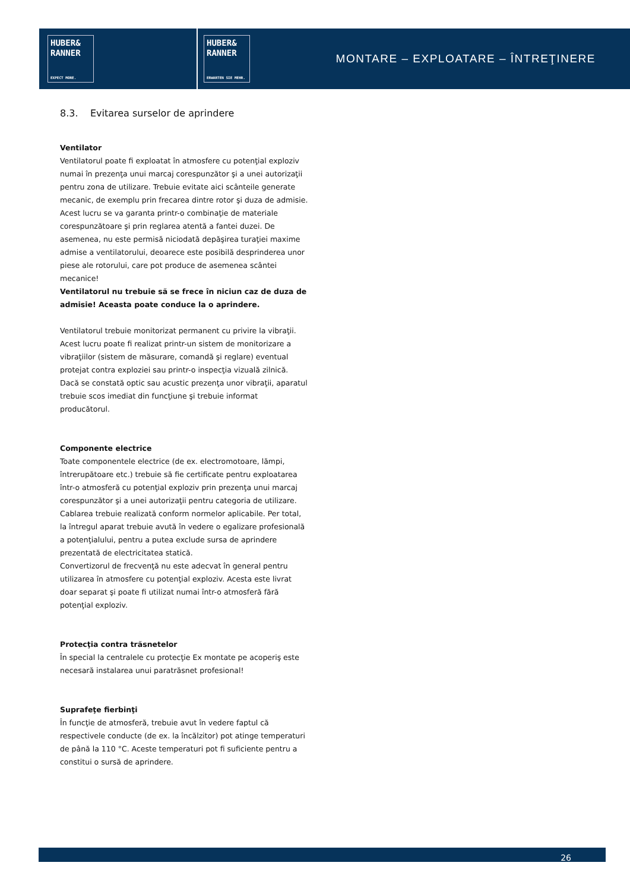HUBER&
RANNER
EXPECT MORE.
HUBER&
RANNER
ERWARTEN SIE MEHR.
MONTARE – EXPLOATARE – ÎNTREŢINERE
8.3. Evitarea surselor de aprindere
Ventilator
Ventilatorul poate fi exploatat în atmosfere cu potenţial exploziv numai în prezenţa unui marcaj corespunzător şi a unei autorizaţii pentru zona de utilizare. Trebuie evitate aici scânteile generate mecanic, de exemplu prin frecarea dintre rotor şi duza de admisie. Acest lucru se va garanta printr-o combinaţie de materiale corespunzătoare şi prin reglarea atentă a fantei duzei. De asemenea, nu este permisă niciodată depăşirea turaţiei maxime admise a ventilatorului, deoarece este posibilă desprinderea unor piese ale rotorului, care pot produce de asemenea scântei mecanice!
Ventilatorul nu trebuie să se frece în niciun caz de duza de admisie! Aceasta poate conduce la o aprindere.
Ventilatorul trebuie monitorizat permanent cu privire la vibraţii. Acest lucru poate fi realizat printr-un sistem de monitorizare a vibraţiilor (sistem de măsurare, comandă şi reglare) eventual protejat contra exploziei sau printr-o inspecţia vizuală zilnică. Dacă se constată optic sau acustic prezenţa unor vibraţii, aparatul trebuie scos imediat din funcţiune şi trebuie informat producătorul.
Componente electrice
Toate componentele electrice (de ex. electromotoare, lămpi, întrerupătoare etc.) trebuie să fie certificate pentru exploatarea într-o atmosferă cu potenţial exploziv prin prezenţa unui marcaj corespunzător şi a unei autorizaţii pentru categoria de utilizare. Cablarea trebuie realizată conform normelor aplicabile. Per total, la întregul aparat trebuie avută în vedere o egalizare profesională a potenţialului, pentru a putea exclude sursa de aprindere prezentată de electricitatea statică.
Convertizorul de frecvenţă nu este adecvat în general pentru utilizarea în atmosfere cu potenţial exploziv. Acesta este livrat doar separat şi poate fi utilizat numai într-o atmosferă fără potenţial exploziv.
Protecţia contra trăsnetelor
În special la centralele cu protecţie Ex montate pe acoperiş este necesară instalarea unui paratrăsnet profesional!
Suprafeţe fierbinţi
În funcţie de atmosferă, trebuie avut în vedere faptul că respectivele conducte (de ex. la încălzitor) pot atinge temperaturi de până la 110 °C. Aceste temperaturi pot fi suficiente pentru a constitui o sursă de aprindere.
26